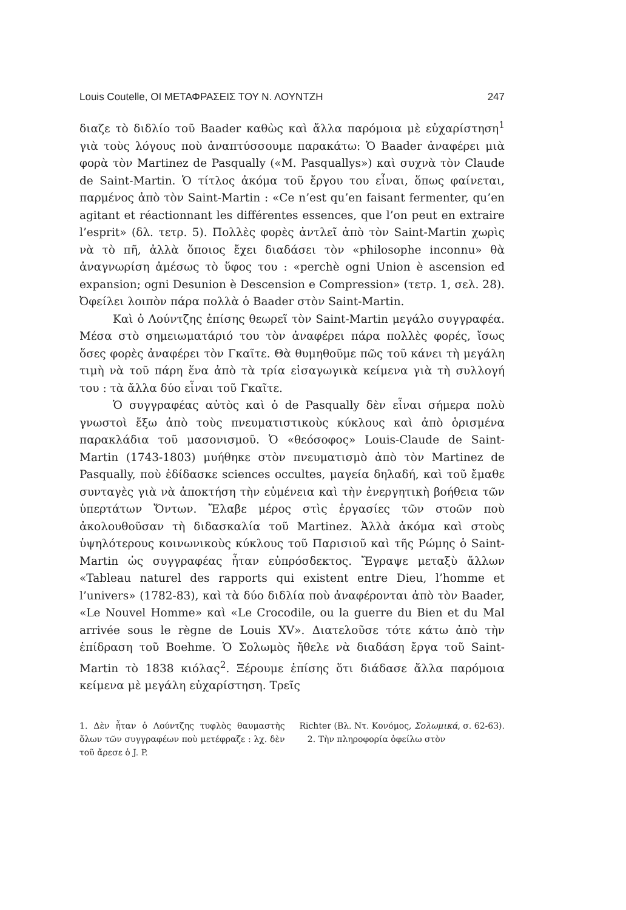Louis Coutelle, ΟΙ ΜΕΤΑΦΡΑΣΕΙΣ ΤΟΥ Ν. ΛΟΥΝΤΖΗ 247
διαζε τὸ διδλίο τοῦ Baader καθὼς καὶ ἄλλα παρόμοια μὲ εὐχαρίστηση<sup>1</sup> γιὰ τοὺς λόγους ποὺ ἀναπτύσσουμε παρακάτω: Ὁ Baader ἀναφέρει μιὰ φορὰ τὸν Martinez de Pasqually («M. Pasquallys») καὶ συχνὰ τὸν Claude de Saint-Martin. Ὁ τίτλος ἀκόμα τοῦ ἔργου του εἶναι, ὅπως φαίνεται, παρμένος ἀπὸ τὸν Saint-Martin : «Ce n’est qu’en faisant fermenter, qu’en agitant et réactionnant les différentes essences, que l’on peut en extraire l’esprit» (δλ. τετρ. 5). Πολλὲς φορὲς ἀντλεῖ ἀπὸ τὸν Saint-Martin χωρὶς νὰ τὸ πῆ, ἀλλὰ ὅποιος ἔχει διαδάσει τὸν «philosophe inconnu» θὰ ἀναγνωρίση ἀμέσως τὸ ὕφος του : «perchè ogni Union è ascension ed expansion; ogni Desunion è Descension e Compression» (τετρ. 1, σελ. 28). Ὀφείλει λοιπὸν πάρα πολλὰ ὁ Baader στὸν Saint-Martin.
Καὶ ὁ Λούντζης ἐπίσης θεωρεῖ τὸν Saint-Martin μεγάλο συγγραφέα. Μέσα στὸ σημειωματάριό του τὸν ἀναφέρει πάρα πολλὲς φορές, ἴσως ὅσες φορὲς ἀναφέρει τὸν Γκαῖτε. Θὰ θυμηθοῦμε πῶς τοῦ κάνει τὴ μεγάλη τιμὴ νὰ τοῦ πάρη ἕνα ἀπὸ τὰ τρία εἰσαγωγικὰ κείμενα γιὰ τὴ συλλογή του : τὰ ἄλλα δύο εἶναι τοῦ Γκαῖτε.
Ὁ συγγραφέας αὐτὸς καὶ ὁ de Pasqually δὲν εἶναι σήμερα πολὺ γνωστοὶ ἔξω ἀπὸ τοὺς πνευματιστικοὺς κύκλους καὶ ἀπὸ ὁρισμένα παρακλάδια τοῦ μασονισμοῦ. Ὁ «θεόσοφος» Louis-Claude de Saint-Martin (1743-1803) μυήθηκε στὸν πνευματισμὸ ἀπὸ τὸν Martinez de Pasqually, ποὺ ἐδίδασκε sciences occultes, μαγεία δηλαδή, καὶ τοῦ ἔμαθε συνταγὲς γιὰ νὰ ἀποκτήση τὴν εὐμένεια καὶ τὴν ἐνεργητικὴ βοήθεια τῶν ὑπερτάτων Ὄντων. Ἔλαβε μέρος στὶς ἐργασίες τῶν στοῶν ποὺ ἀκολουθοῦσαν τὴ διδασκαλία τοῦ Martinez. Ἀλλὰ ἀκόμα καὶ στοὺς ὑψηλότερους κοινωνικοὺς κύκλους τοῦ Παρισιοῦ καὶ τῆς Ρώμης ὁ Saint-Martin ὡς συγγραφέας ἦταν εὐπρόσδεκτος. Ἔγραψε μεταξὺ ἄλλων «Tableau naturel des rapports qui existent entre Dieu, l’homme et l’univers» (1782-83), καὶ τὰ δύο διδλία ποὺ ἀναφέρονται ἀπὸ τὸν Baader, «Le Nouvel Homme» καὶ «Le Crocodile, ou la guerre du Bien et du Mal arrivée sous le règne de Louis XV». Διατελοῦσε τότε κάτω ἀπὸ τὴν ἐπίδραση τοῦ Boehme. Ὁ Σολωμὸς ἤθελε νὰ διαδάση ἔργα τοῦ Saint-Martin τὸ 1838 κιόλας<sup>2</sup>. Ξέρουμε ἐπίσης ὅτι διάδασε ἄλλα παρόμοια κείμενα μὲ μεγάλη εὐχαρίστηση. Τρεῖς
1. Δὲν ἦταν ὁ Λούντζης τυφλὸς θαυμαστὴς ὅλων τῶν συγγραφέων ποὺ μετέφραζε : λχ. δὲν τοῦ ἄρεσε ὁ J. P.
Richter (Βλ. Ντ. Κονόμος, Σολωμικά, σ. 62-63).
2. Τὴν πληροφορία ὀφείλω στὸν